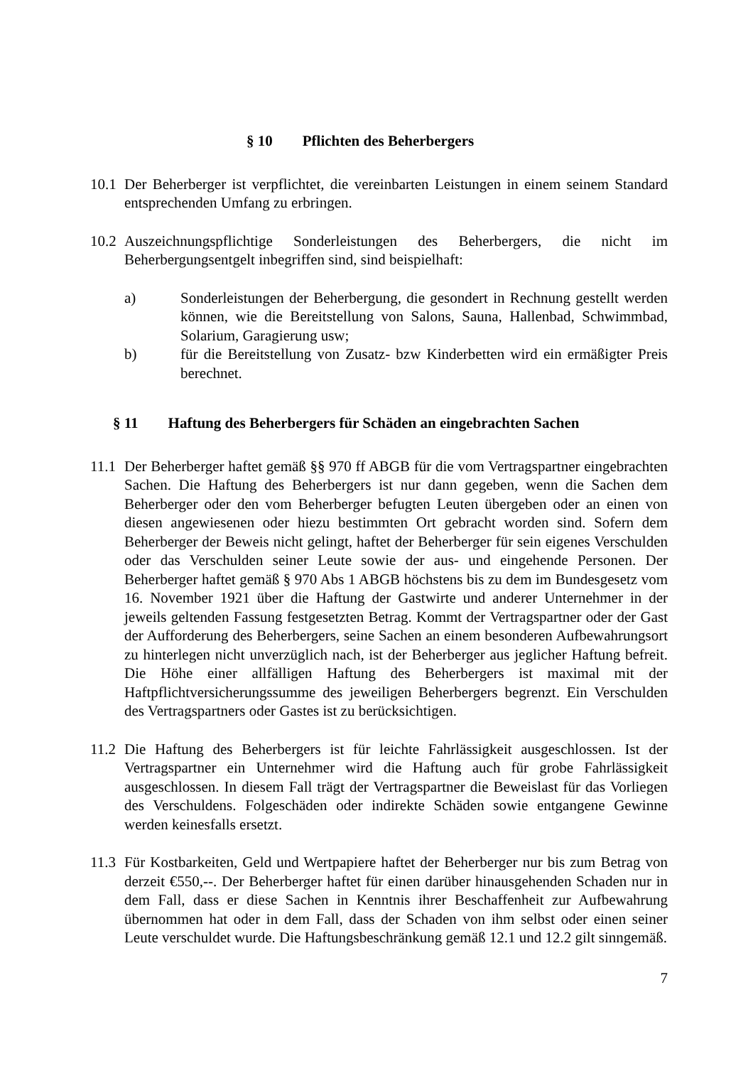§ 10 Pflichten des Beherbergers
10.1
Der Beherberger ist verpflichtet, die vereinbarten Leistungen in einem seinem Standard entsprechenden Umfang zu erbringen.
10.2
Auszeichnungspflichtige Sonderleistungen des Beherbergers, die nicht im Beherbergungsentgelt inbegriffen sind, sind beispielhaft:
a) Sonderleistungen der Beherbergung, die gesondert in Rechnung gestellt werden können, wie die Bereitstellung von Salons, Sauna, Hallenbad, Schwimmbad, Solarium, Garagierung usw;
b) für die Bereitstellung von Zusatz- bzw Kinderbetten wird ein ermäßigter Preis berechnet.
§ 11 Haftung des Beherbergers für Schäden an eingebrachten Sachen
11.1
Der Beherberger haftet gemäß §§ 970 ff ABGB für die vom Vertragspartner eingebrachten Sachen. Die Haftung des Beherbergers ist nur dann gegeben, wenn die Sachen dem Beherberger oder den vom Beherberger befugten Leuten übergeben oder an einen von diesen angewiesenen oder hiezu bestimmten Ort gebracht worden sind. Sofern dem Beherberger der Beweis nicht gelingt, haftet der Beherberger für sein eigenes Verschulden oder das Verschulden seiner Leute sowie der aus- und eingehende Personen. Der Beherberger haftet gemäß § 970 Abs 1 ABGB höchstens bis zu dem im Bundesgesetz vom 16. November 1921 über die Haftung der Gastwirte und anderer Unternehmer in der jeweils geltenden Fassung festgesetzten Betrag. Kommt der Vertragspartner oder der Gast der Aufforderung des Beherbergers, seine Sachen an einem besonderen Aufbewahrungsort zu hinterlegen nicht unverzüglich nach, ist der Beherberger aus jeglicher Haftung befreit. Die Höhe einer allfälligen Haftung des Beherbergers ist maximal mit der Haftpflichtversicherungssumme des jeweiligen Beherbergers begrenzt. Ein Verschulden des Vertragspartners oder Gastes ist zu berücksichtigen.
11.2
Die Haftung des Beherbergers ist für leichte Fahrlässigkeit ausgeschlossen. Ist der Vertragspartner ein Unternehmer wird die Haftung auch für grobe Fahrlässigkeit ausgeschlossen. In diesem Fall trägt der Vertragspartner die Beweislast für das Vorliegen des Verschuldens. Folgeschäden oder indirekte Schäden sowie entgangene Gewinne werden keinesfalls ersetzt.
11.3
Für Kostbarkeiten, Geld und Wertpapiere haftet der Beherberger nur bis zum Betrag von derzeit €550,--. Der Beherberger haftet für einen darüber hinausgehenden Schaden nur in dem Fall, dass er diese Sachen in Kenntnis ihrer Beschaffenheit zur Aufbewahrung übernommen hat oder in dem Fall, dass der Schaden von ihm selbst oder einen seiner Leute verschuldet wurde. Die Haftungsbeschränkung gemäß 12.1 und 12.2 gilt sinngemäß.
7